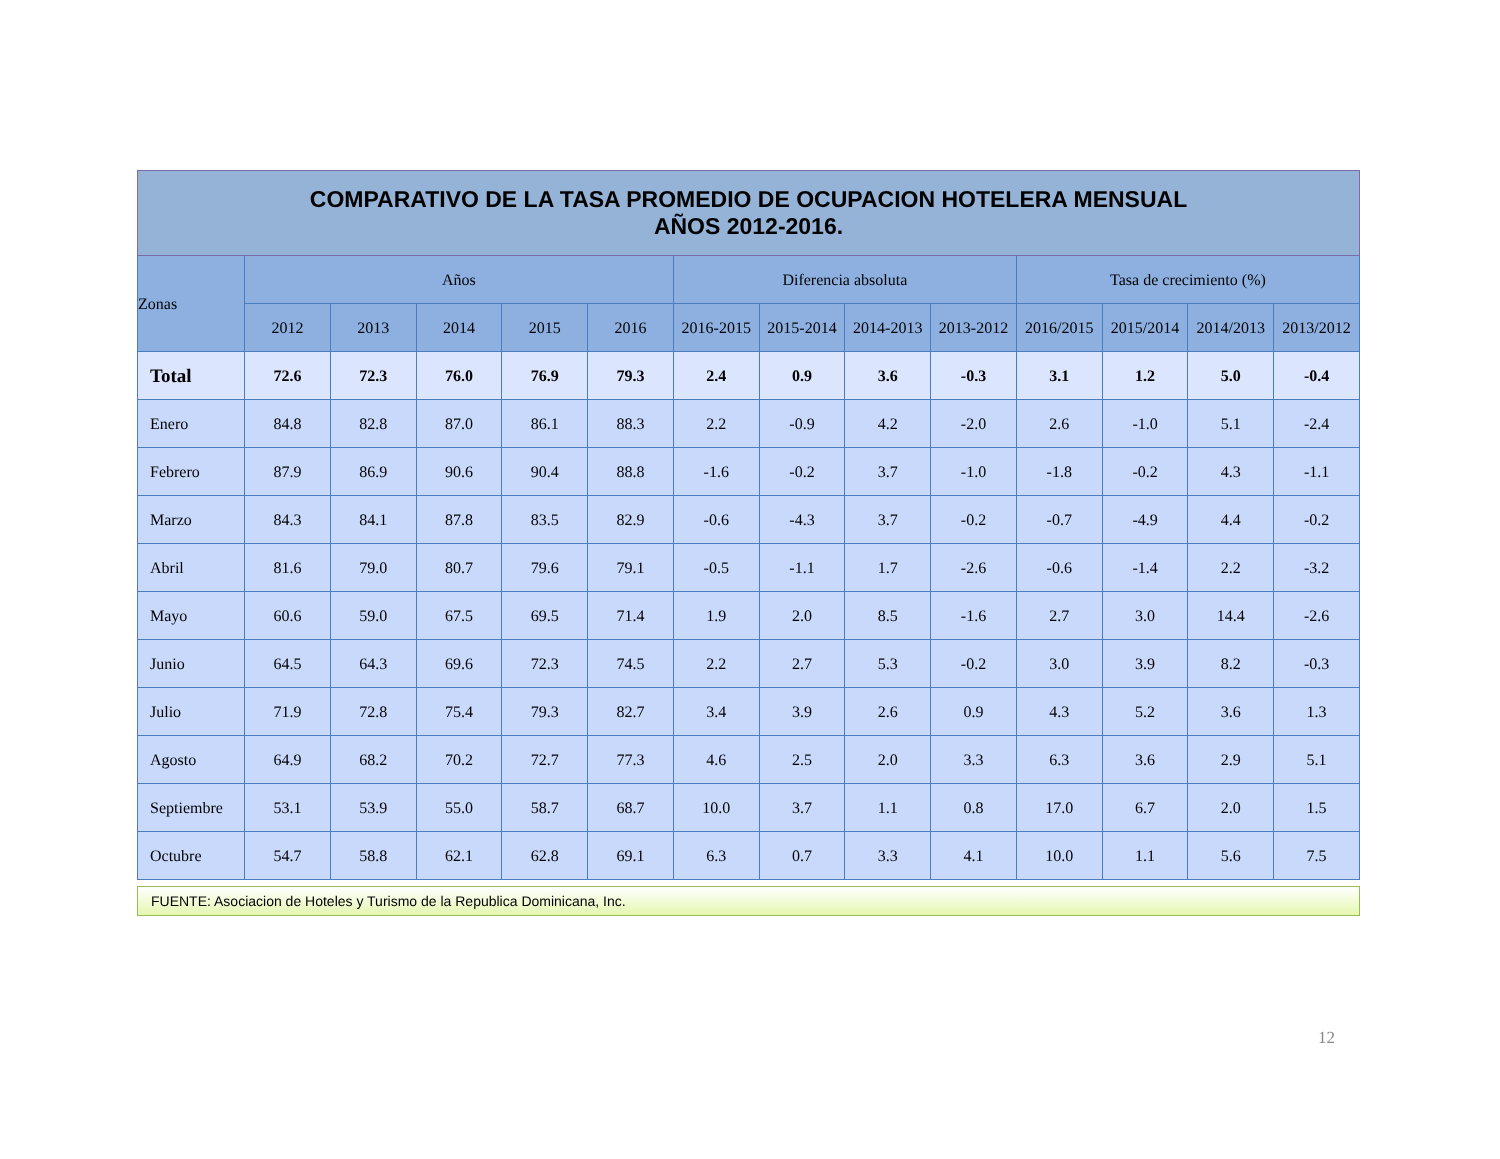| COMPARATIVO DE LA TASA PROMEDIO DE OCUPACION HOTELERA MENSUAL AÑOS 2012-2016. | | | | | | | | | | | | | |
| --- | --- | --- | --- | --- | --- | --- | --- | --- | --- | --- | --- | --- | --- |
| Zonas | Años | | | | | Diferencia absoluta | | | | Tasa de crecimiento (%) | | | |
| | 2012 | 2013 | 2014 | 2015 | 2016 | 2016-2015 | 2015-2014 | 2014-2013 | 2013-2012 | 2016/2015 | 2015/2014 | 2014/2013 | 2013/2012 |
| Total | 72.6 | 72.3 | 76.0 | 76.9 | 79.3 | 2.4 | 0.9 | 3.6 | -0.3 | 3.1 | 1.2 | 5.0 | -0.4 |
| Enero | 84.8 | 82.8 | 87.0 | 86.1 | 88.3 | 2.2 | -0.9 | 4.2 | -2.0 | 2.6 | -1.0 | 5.1 | -2.4 |
| Febrero | 87.9 | 86.9 | 90.6 | 90.4 | 88.8 | -1.6 | -0.2 | 3.7 | -1.0 | -1.8 | -0.2 | 4.3 | -1.1 |
| Marzo | 84.3 | 84.1 | 87.8 | 83.5 | 82.9 | -0.6 | -4.3 | 3.7 | -0.2 | -0.7 | -4.9 | 4.4 | -0.2 |
| Abril | 81.6 | 79.0 | 80.7 | 79.6 | 79.1 | -0.5 | -1.1 | 1.7 | -2.6 | -0.6 | -1.4 | 2.2 | -3.2 |
| Mayo | 60.6 | 59.0 | 67.5 | 69.5 | 71.4 | 1.9 | 2.0 | 8.5 | -1.6 | 2.7 | 3.0 | 14.4 | -2.6 |
| Junio | 64.5 | 64.3 | 69.6 | 72.3 | 74.5 | 2.2 | 2.7 | 5.3 | -0.2 | 3.0 | 3.9 | 8.2 | -0.3 |
| Julio | 71.9 | 72.8 | 75.4 | 79.3 | 82.7 | 3.4 | 3.9 | 2.6 | 0.9 | 4.3 | 5.2 | 3.6 | 1.3 |
| Agosto | 64.9 | 68.2 | 70.2 | 72.7 | 77.3 | 4.6 | 2.5 | 2.0 | 3.3 | 6.3 | 3.6 | 2.9 | 5.1 |
| Septiembre | 53.1 | 53.9 | 55.0 | 58.7 | 68.7 | 10.0 | 3.7 | 1.1 | 0.8 | 17.0 | 6.7 | 2.0 | 1.5 |
| Octubre | 54.7 | 58.8 | 62.1 | 62.8 | 69.1 | 6.3 | 0.7 | 3.3 | 4.1 | 10.0 | 1.1 | 5.6 | 7.5 |
FUENTE: Asociacion de Hoteles y Turismo de la Republica Dominicana, Inc.
12